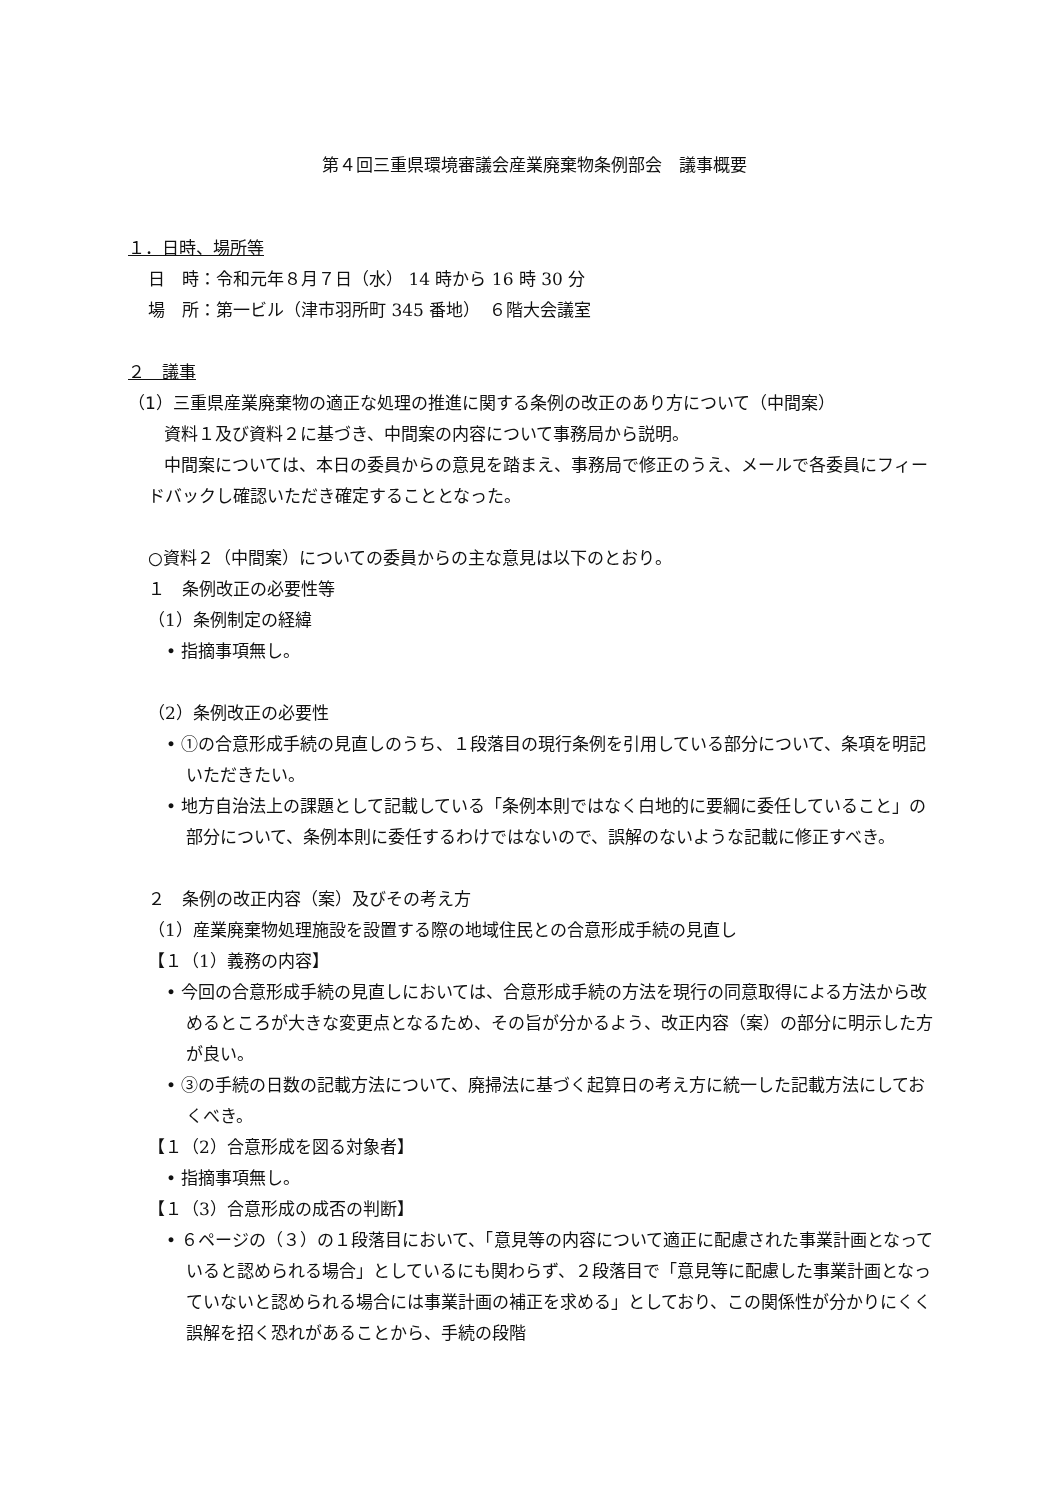第４回三重県環境審議会産業廃棄物条例部会　議事概要
１．日時、場所等
日　時：令和元年８月７日（水） 14 時から 16 時 30 分
場　所：第一ビル（津市羽所町 345 番地）　６階大会議室
２　議事
（1）三重県産業廃棄物の適正な処理の推進に関する条例の改正のあり方について（中間案）
資料１及び資料２に基づき、中間案の内容について事務局から説明。
中間案については、本日の委員からの意見を踏まえ、事務局で修正のうえ、メールで各委員にフィードバックし確認いただき確定することとなった。
○資料２（中間案）についての委員からの主な意見は以下のとおり。
１　条例改正の必要性等
（1）条例制定の経緯
• 指摘事項無し。
（2）条例改正の必要性
• ①の合意形成手続の見直しのうち、１段落目の現行条例を引用している部分について、条項を明記いただきたい。
• 地方自治法上の課題として記載している「条例本則ではなく白地的に要綱に委任していること」の部分について、条例本則に委任するわけではないので、誤解のないような記載に修正すべき。
２　条例の改正内容（案）及びその考え方
（1）産業廃棄物処理施設を設置する際の地域住民との合意形成手続の見直し
【１（1）義務の内容】
• 今回の合意形成手続の見直しにおいては、合意形成手続の方法を現行の同意取得による方法から改めるところが大きな変更点となるため、その旨が分かるよう、改正内容（案）の部分に明示した方が良い。
• ③の手続の日数の記載方法について、廃掃法に基づく起算日の考え方に統一した記載方法にしておくべき。
【１（2）合意形成を図る対象者】
• 指摘事項無し。
【１（3）合意形成の成否の判断】
• ６ページの（３）の１段落目において、「意見等の内容について適正に配慮された事業計画となっていると認められる場合」としているにも関わらず、２段落目で「意見等に配慮した事業計画となっていないと認められる場合には事業計画の補正を求める」としており、この関係性が分かりにくく誤解を招く恐れがあることから、手続の段階